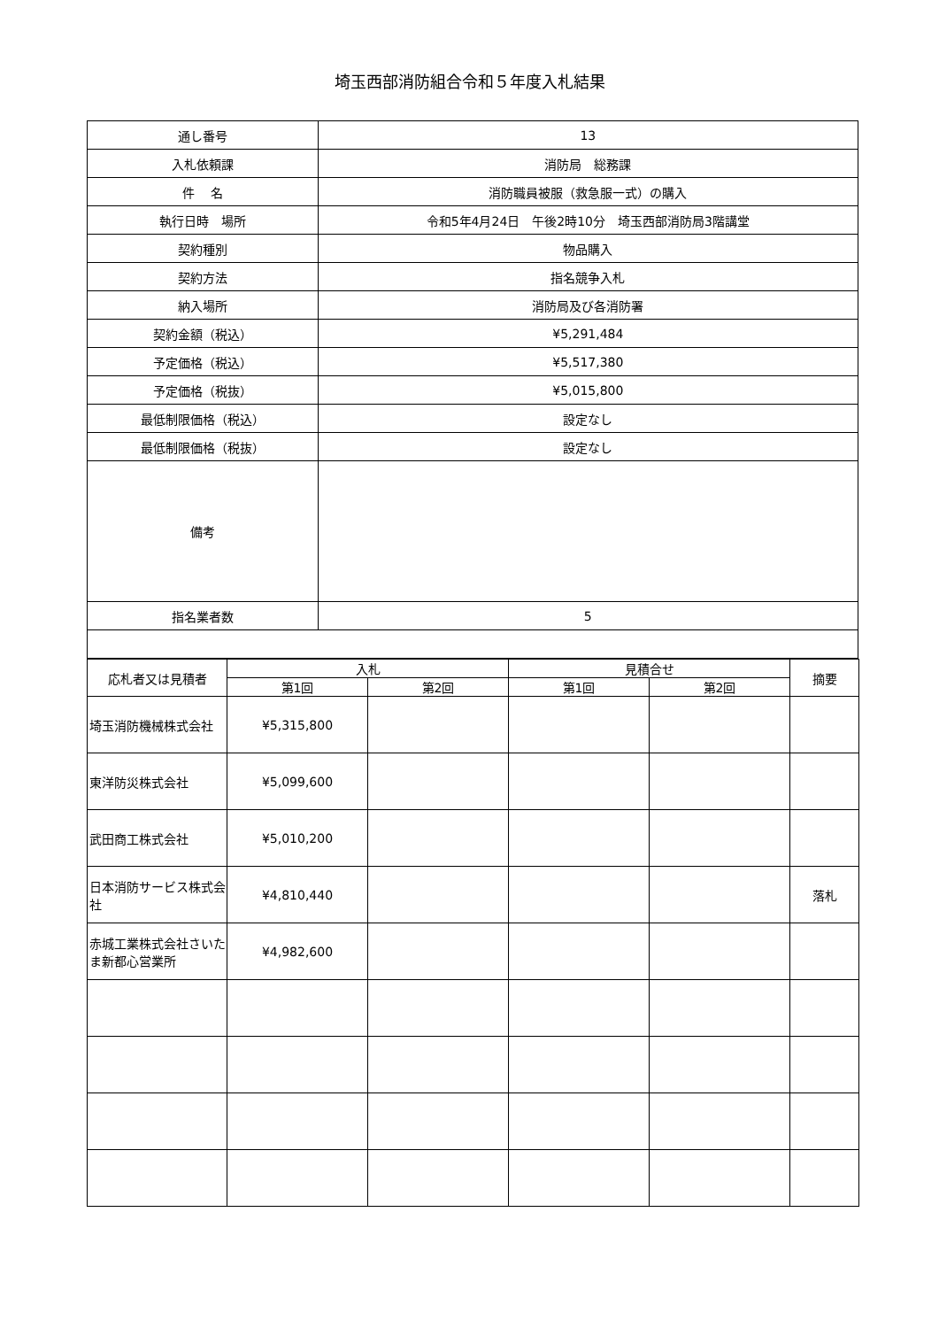埼玉西部消防組合令和５年度入札結果
| 通し番号 | 13 |
| 入札依頼課 | 消防局 総務課 |
| 件 名 | 消防職員被服（救急服一式）の購入 |
| 執行日時 場所 | 令和5年4月24日 午後2時10分 埼玉西部消防局3階講堂 |
| 契約種別 | 物品購入 |
| 契約方法 | 指名競争入札 |
| 納入場所 | 消防局及び各消防署 |
| 契約金額（税込） | ¥5,291,484 |
| 予定価格（税込） | ¥5,517,380 |
| 予定価格（税抜） | ¥5,015,800 |
| 最低制限価格（税込） | 設定なし |
| 最低制限価格（税抜） | 設定なし |
| 備考 | |
| 指名業者数 | 5 |
| 応札者又は見積者 | 入札 | | 見積合せ | | 摘要 |
| --- | --- | --- | --- | --- | --- |
| | 第1回 | 第2回 | 第1回 | 第2回 | |
| 埼玉消防機械株式会社 | ¥5,315,800 | | | | |
| 東洋防災株式会社 | ¥5,099,600 | | | | |
| 武田商工株式会社 | ¥5,010,200 | | | | |
| 日本消防サービス株式会社 | ¥4,810,440 | | | | 落札 |
| 赤城工業株式会社さいたま新都心営業所 | ¥4,982,600 | | | | |